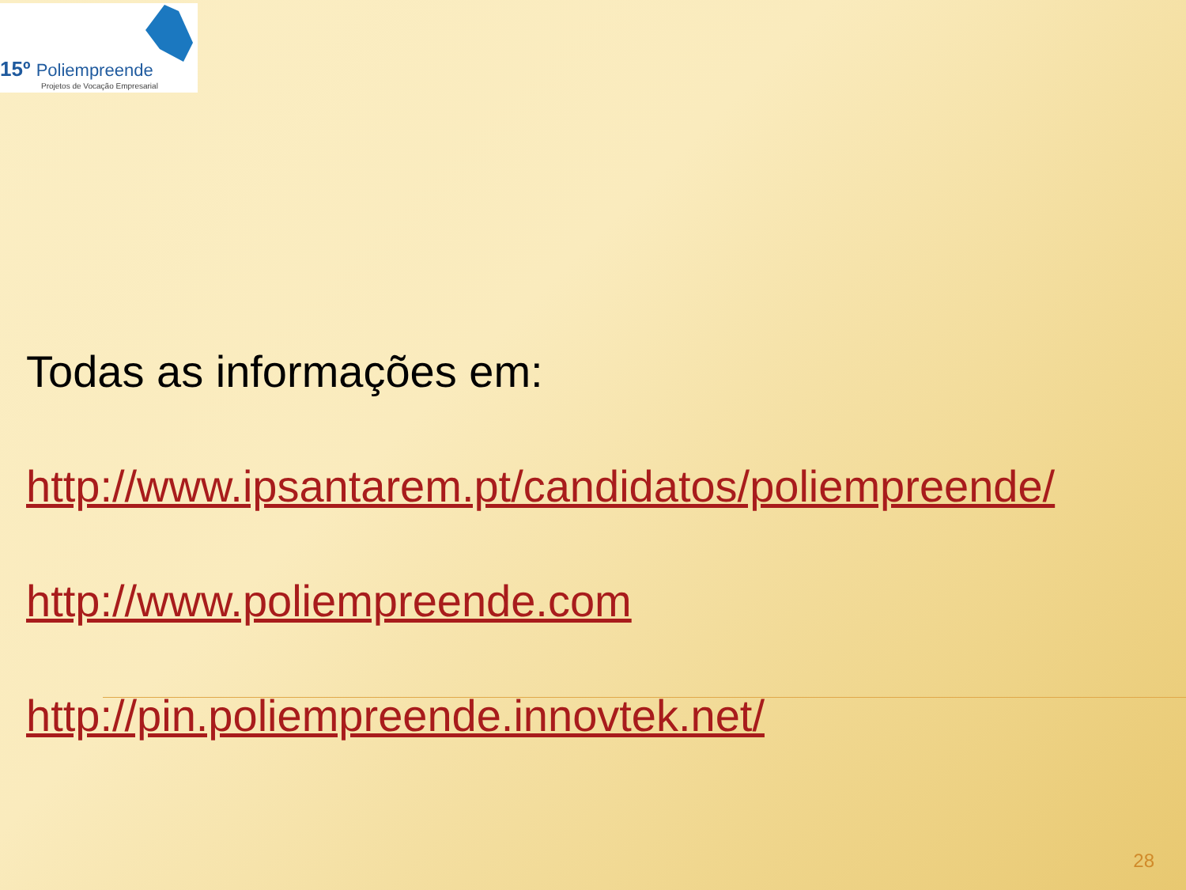15º Poliempreende
Projetos de Vocação Empresarial
Todas as informações em:
http://www.ipsantarem.pt/candidatos/poliempreende/
http://www.poliempreende.com
http://pin.poliempreende.innovtek.net/
28